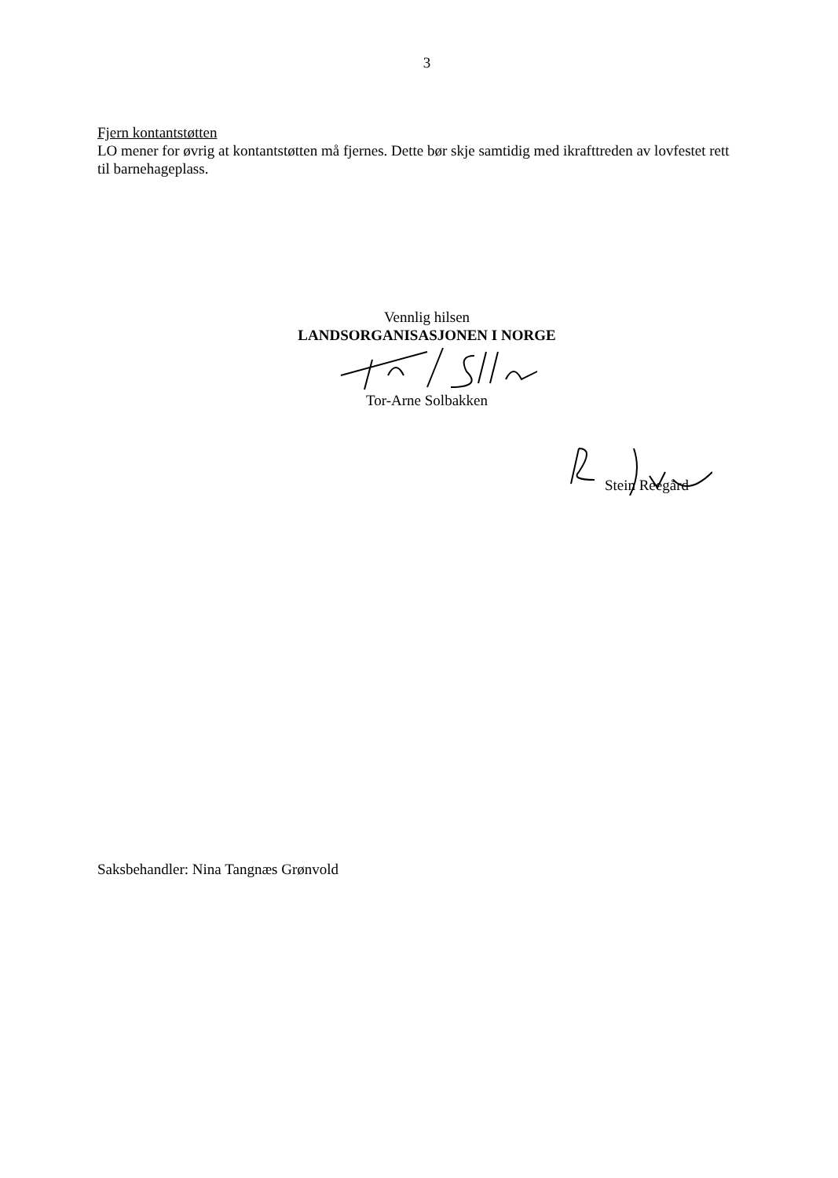3
Fjern kontantstøtten
LO mener for øvrig at kontantstøtten må fjernes. Dette bør skje samtidig med ikrafttreden av lovfestet rett til barnehageplass.
Vennlig hilsen
LANDSORGANISASJONEN I NORGE
Tor-Arne Solbakken
Stein Reegård
Saksbehandler: Nina Tangnæs Grønvold